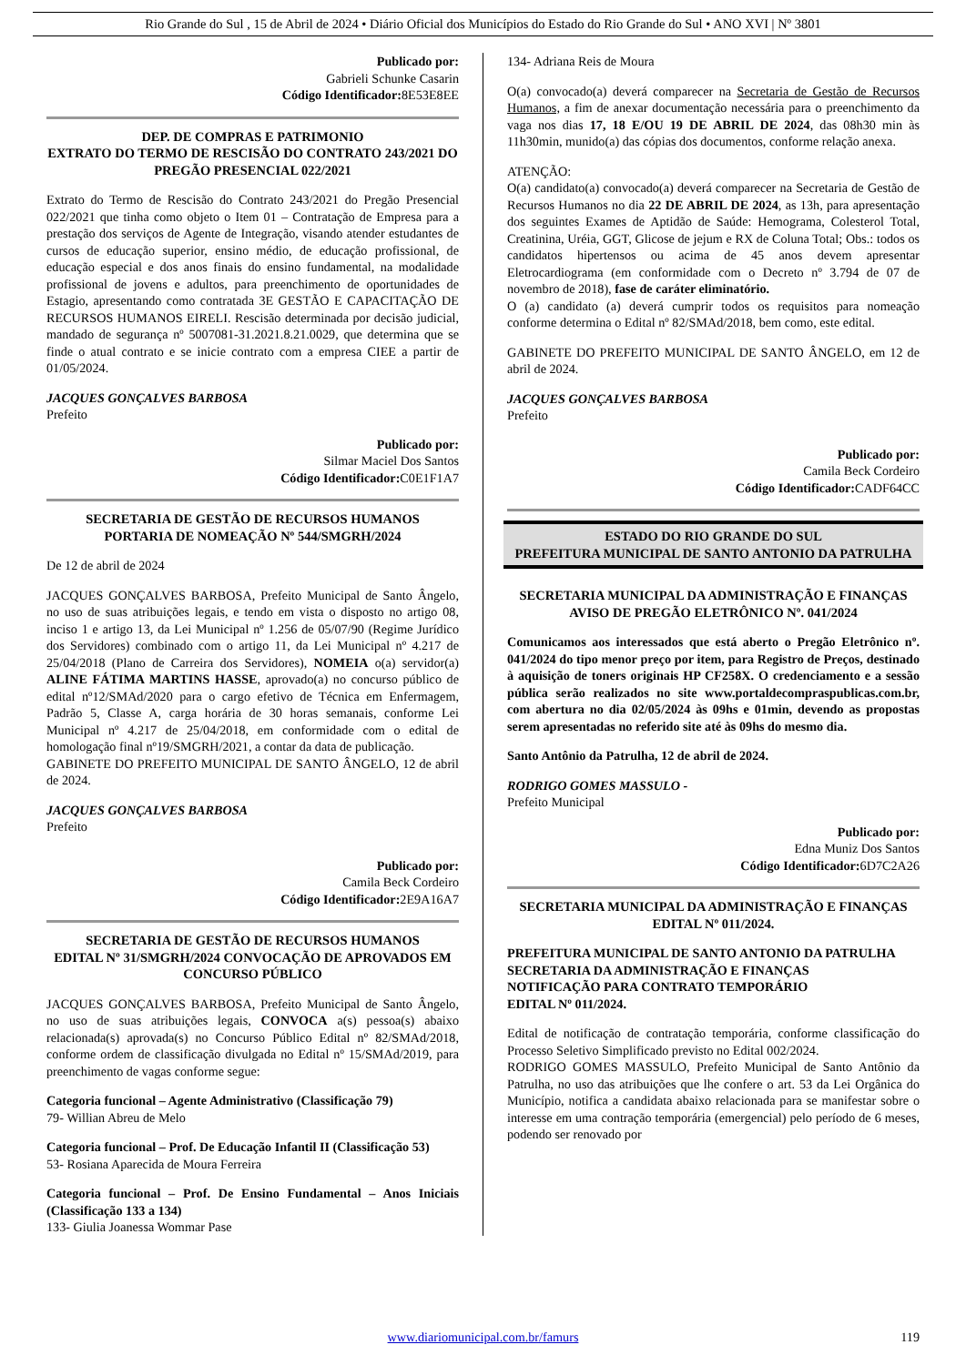Rio Grande do Sul , 15 de Abril de 2024 • Diário Oficial dos Municípios do Estado do Rio Grande do Sul • ANO XVI | Nº 3801
Publicado por:
Gabrieli Schunke Casarin
Código Identificador: 8E53E8EE
DEP. DE COMPRAS E PATRIMONIO
EXTRATO DO TERMO DE RESCISÃO DO CONTRATO 243/2021 DO PREGÃO PRESENCIAL 022/2021
Extrato do Termo de Rescisão do Contrato 243/2021 do Pregão Presencial 022/2021 que tinha como objeto o Item 01 – Contratação de Empresa para a prestação dos serviços de Agente de Integração, visando atender estudantes de cursos de educação superior, ensino médio, de educação profissional, de educação especial e dos anos finais do ensino fundamental, na modalidade profissional de jovens e adultos, para preenchimento de oportunidades de Estagio, apresentando como contratada 3E GESTÃO E CAPACITAÇÃO DE RECURSOS HUMANOS EIRELI. Rescisão determinada por decisão judicial, mandado de segurança nº 5007081-31.2021.8.21.0029, que determina que se finde o atual contrato e se inicie contrato com a empresa CIEE a partir de 01/05/2024.
JACQUES GONÇALVES BARBOSA
Prefeito
Publicado por:
Silmar Maciel Dos Santos
Código Identificador: C0E1F1A7
SECRETARIA DE GESTÃO DE RECURSOS HUMANOS
PORTARIA DE NOMEAÇÃO Nº 544/SMGRH/2024
De 12 de abril de 2024
JACQUES GONÇALVES BARBOSA, Prefeito Municipal de Santo Ângelo, no uso de suas atribuições legais, e tendo em vista o disposto no artigo 08, inciso 1 e artigo 13, da Lei Municipal nº 1.256 de 05/07/90 (Regime Jurídico dos Servidores) combinado com o artigo 11, da Lei Municipal nº 4.217 de 25/04/2018 (Plano de Carreira dos Servidores), NOMEIA o(a) servidor(a) ALINE FÁTIMA MARTINS HASSE, aprovado(a) no concurso público de edital nº12/SMAd/2020 para o cargo efetivo de Técnica em Enfermagem, Padrão 5, Classe A, carga horária de 30 horas semanais, conforme Lei Municipal nº 4.217 de 25/04/2018, em conformidade com o edital de homologação final nº19/SMGRH/2021, a contar da data de publicação.
GABINETE DO PREFEITO MUNICIPAL DE SANTO ÂNGELO, 12 de abril de 2024.
JACQUES GONÇALVES BARBOSA
Prefeito
Publicado por:
Camila Beck Cordeiro
Código Identificador: 2E9A16A7
SECRETARIA DE GESTÃO DE RECURSOS HUMANOS
EDITAL Nº 31/SMGRH/2024 CONVOCAÇÃO DE APROVADOS EM CONCURSO PÚBLICO
JACQUES GONÇALVES BARBOSA, Prefeito Municipal de Santo Ângelo, no uso de suas atribuições legais, CONVOCA a(s) pessoa(s) abaixo relacionada(s) aprovada(s) no Concurso Público Edital nº 82/SMAd/2018, conforme ordem de classificação divulgada no Edital nº 15/SMAd/2019, para preenchimento de vagas conforme segue:
Categoria funcional – Agente Administrativo (Classificação 79)
79- Willian Abreu de Melo
Categoria funcional – Prof. De Educação Infantil II (Classificação 53)
53- Rosiana Aparecida de Moura Ferreira
Categoria funcional – Prof. De Ensino Fundamental – Anos Iniciais (Classificação 133 a 134)
133- Giulia Joanessa Wommar Pase
134- Adriana Reis de Moura
O(a) convocado(a) deverá comparecer na Secretaria de Gestão de Recursos Humanos, a fim de anexar documentação necessária para o preenchimento da vaga nos dias 17, 18 E/OU 19 DE ABRIL DE 2024, das 08h30 min às 11h30min, munido(a) das cópias dos documentos, conforme relação anexa.
ATENÇÃO:
O(a) candidato(a) convocado(a) deverá comparecer na Secretaria de Gestão de Recursos Humanos no dia 22 DE ABRIL DE 2024, as 13h, para apresentação dos seguintes Exames de Aptidão de Saúde: Hemograma, Colesterol Total, Creatinina, Uréia, GGT, Glicose de jejum e RX de Coluna Total; Obs.: todos os candidatos hipertensos ou acima de 45 anos devem apresentar Eletrocardiograma (em conformidade com o Decreto nº 3.794 de 07 de novembro de 2018), fase de caráter eliminatório.
O (a) candidato (a) deverá cumprir todos os requisitos para nomeação conforme determina o Edital nº 82/SMAd/2018, bem como, este edital.
GABINETE DO PREFEITO MUNICIPAL DE SANTO ÂNGELO, em 12 de abril de 2024.
JACQUES GONÇALVES BARBOSA
Prefeito
Publicado por:
Camila Beck Cordeiro
Código Identificador: CADF64CC
ESTADO DO RIO GRANDE DO SUL
PREFEITURA MUNICIPAL DE SANTO ANTONIO DA PATRULHA
SECRETARIA MUNICIPAL DA ADMINISTRAÇÃO E FINANÇAS
AVISO DE PREGÃO ELETRÔNICO Nº. 041/2024
Comunicamos aos interessados que está aberto o Pregão Eletrônico nº. 041/2024 do tipo menor preço por item, para Registro de Preços, destinado à aquisição de toners originais HP CF258X. O credenciamento e a sessão pública serão realizados no site www.portaldecompraspublicas.com.br, com abertura no dia 02/05/2024 às 09hs e 01min, devendo as propostas serem apresentadas no referido site até às 09hs do mesmo dia.
Santo Antônio da Patrulha, 12 de abril de 2024.
RODRIGO GOMES MASSULO -
Prefeito Municipal
Publicado por:
Edna Muniz Dos Santos
Código Identificador: 6D7C2A26
SECRETARIA MUNICIPAL DA ADMINISTRAÇÃO E FINANÇAS
EDITAL Nº 011/2024.
PREFEITURA MUNICIPAL DE SANTO ANTONIO DA PATRULHA
SECRETARIA DA ADMINISTRAÇÃO E FINANÇAS
NOTIFICAÇÃO PARA CONTRATO TEMPORÁRIO
EDITAL Nº 011/2024.
Edital de notificação de contratação temporária, conforme classificação do Processo Seletivo Simplificado previsto no Edital 002/2024.
RODRIGO GOMES MASSULO, Prefeito Municipal de Santo Antônio da Patrulha, no uso das atribuições que lhe confere o art. 53 da Lei Orgânica do Município, notifica a candidata abaixo relacionada para se manifestar sobre o interesse em uma contração temporária (emergencial) pelo período de 6 meses, podendo ser renovado por
www.diariomunicipal.com.br/famurs 119